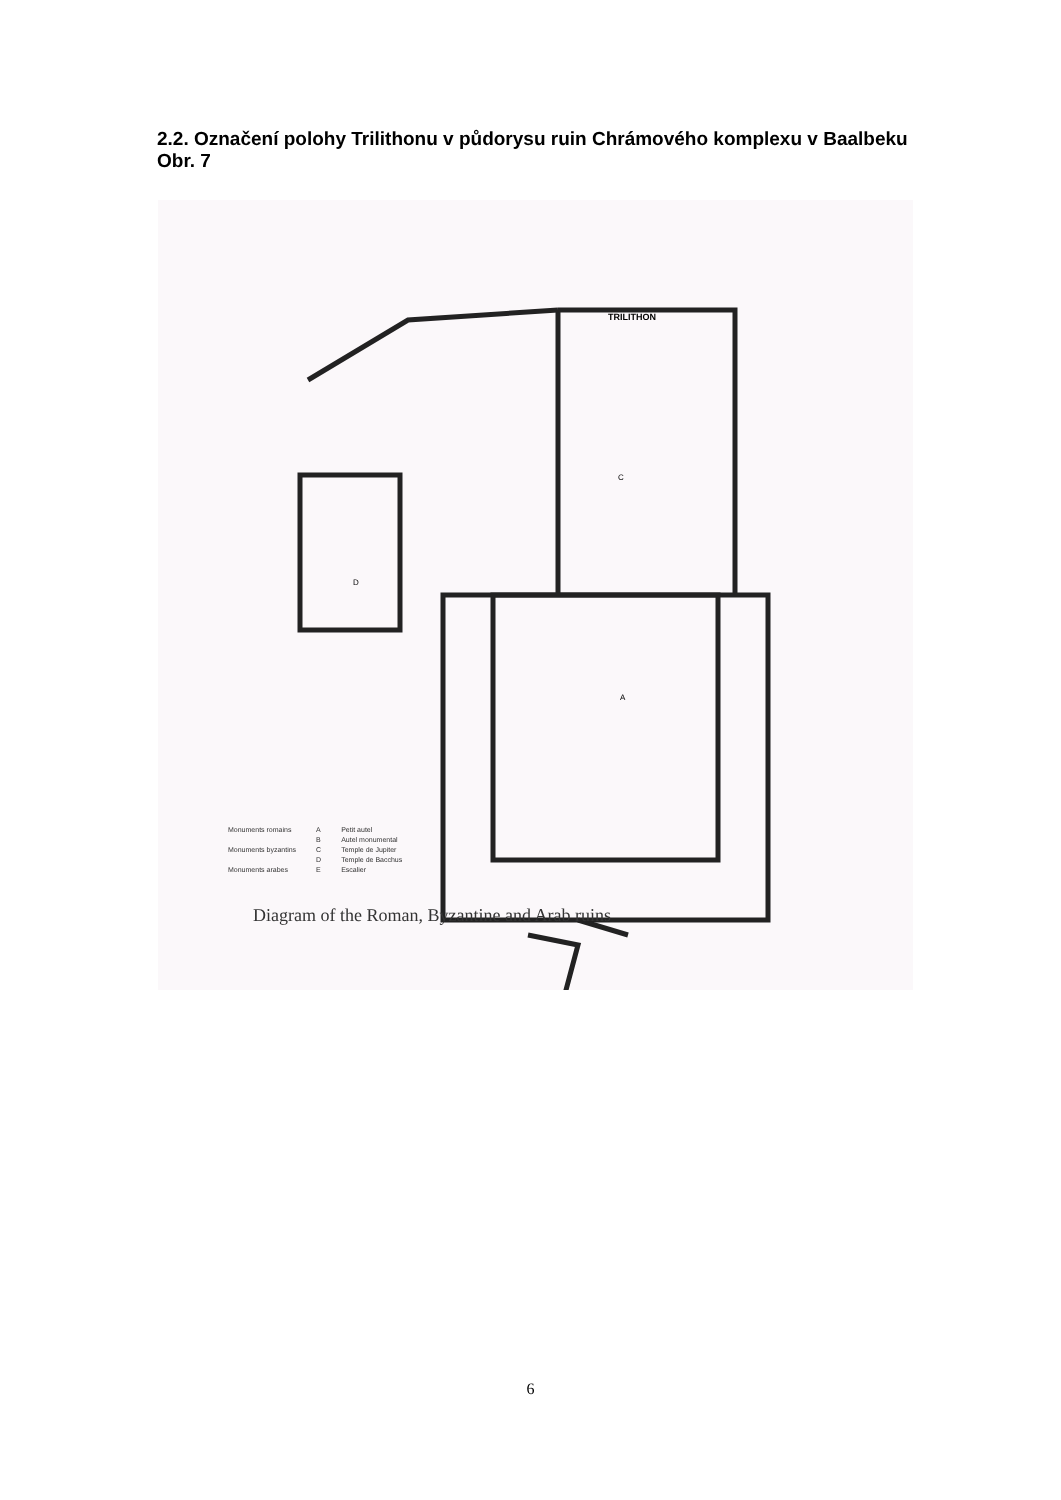2.2. Označení polohy Trilithonu v půdorysu ruin Chrámového komplexu v Baalbeku
Obr. 7
TRILITHON
C
D
A
Monuments romains
Monuments byzantins
Monuments arabes
A
B
C
D
E
Petit autel
Autel monumental
Temple de Jupiter
Temple de Bacchus
Escalier
Diagram of the Roman, Byzantine and Arab ruins
6